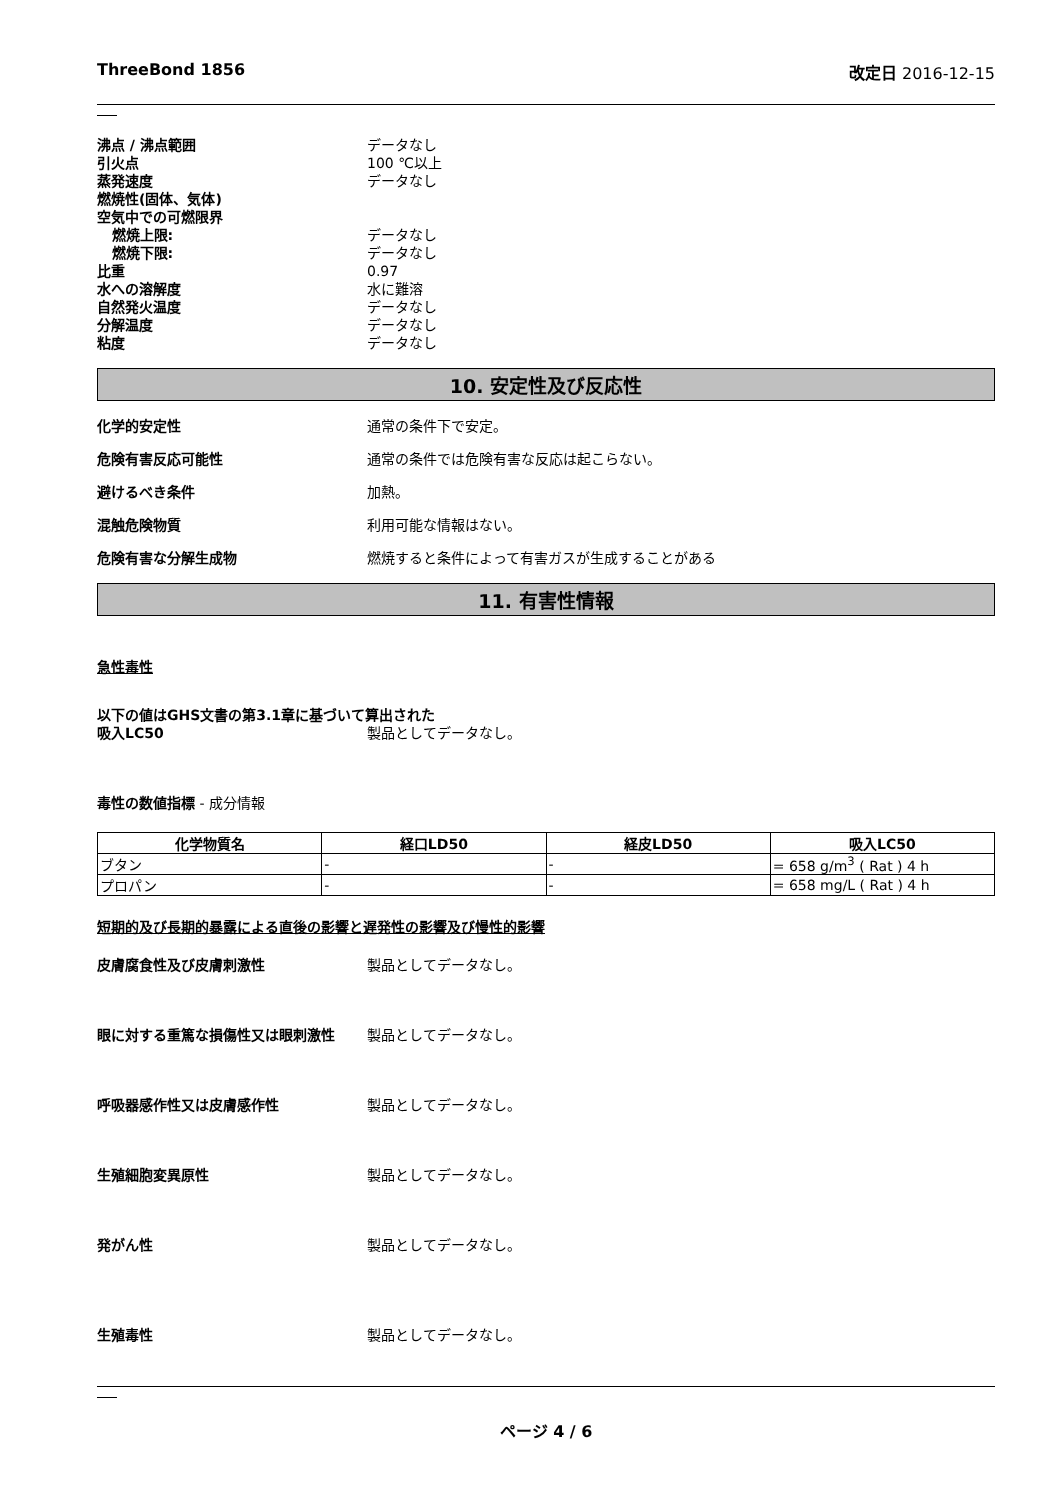ThreeBond 1856 改定日 2016-12-15
沸点 / 沸点範囲 データなし
引火点 100 ℃以上
蒸発速度 データなし
燃焼性(固体、気体)
空気中での可燃限界
燃焼上限: データなし
燃焼下限: データなし
比重 0.97
水への溶解度 水に難溶
自然発火温度 データなし
分解温度 データなし
粘度 データなし
10. 安定性及び反応性
化学的安定性 通常の条件下で安定。
危険有害反応可能性 通常の条件では危険有害な反応は起こらない。
避けるべき条件 加熱。
混触危険物質 利用可能な情報はない。
危険有害な分解生成物 燃焼すると条件によって有害ガスが生成することがある
11. 有害性情報
急性毒性
以下の値はGHS文書の第3.1章に基づいて算出された
吸入LC50 製品としてデータなし。
毒性の数値指標 - 成分情報
| 化学物質名 | 経口LD50 | 経皮LD50 | 吸入LC50 |
| --- | --- | --- | --- |
| ブタン | - | - | = 658 g/m<sup>3</sup> ( Rat ) 4 h |
| プロパン | - | - | = 658 mg/L ( Rat ) 4 h |
短期的及び長期的暴露による直後の影響と遅発性の影響及び慢性的影響
皮膚腐食性及び皮膚刺激性 製品としてデータなし。
眼に対する重篤な損傷性又は眼刺激性 製品としてデータなし。
呼吸器感作性又は皮膚感作性 製品としてデータなし。
生殖細胞変異原性 製品としてデータなし。
発がん性 製品としてデータなし。
生殖毒性 製品としてデータなし。
ページ 4 / 6